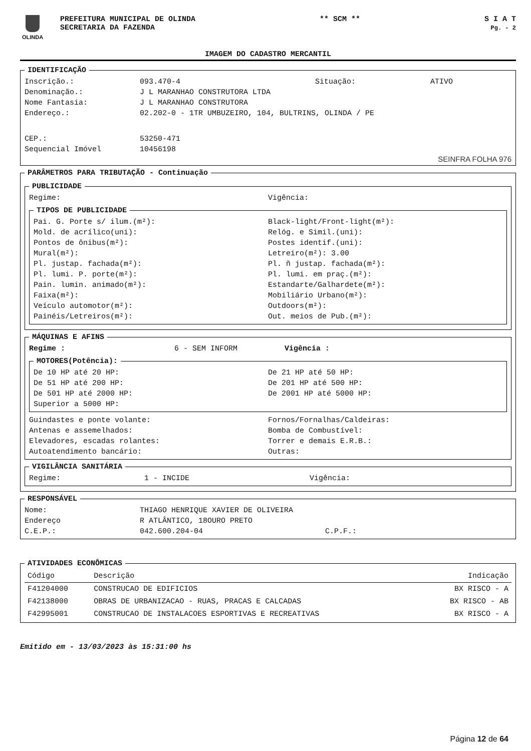OLINDA
PREFEITURA MUNICIPAL DE OLINDA
SECRETARIA DA FAZENDA
** SCM ** S I A T
Pg. - 2
IMAGEM DO CADASTRO MERCANTIL
IDENTIFICAÇÃO
Inscrição.: 093.470-4 Situação: ATIVO
Denominação.: J L MARANHAO CONSTRUTORA LTDA
Nome Fantasia: J L MARANHAO CONSTRUTORA
Endereço.: 02.202-0 - 1TR UMBUZEIRO, 104, BULTRINS, OLINDA / PE
CEP.: 53250-471
Sequencial Imóvel 10456198
SEINFRA FOLHA 976
PARÂMETROS PARA TRIBUTAÇÃO - Continuação PUBLICIDADE
Regime: Vigência:
TIPOS DE PUBLICIDADE
Pai. G. Porte s/ ilum.(m²): Black-light/Front-light(m²): Mold. de acrílico(uni): Relóg. e Simil.(uni): Pontos de ônibus(m²): Postes identif.(uni): Mural(m²): Letreiro(m²): 3.00 Pl. justap. fachada(m²): Pl. ñ justap. fachada(m²): Pl. lumi. P. porte(m²): Pl. lumi. em praç.(m²): Pain. lumin. animado(m²): Estandarte/Galhardete(m²): Faixa(m²): Mobiliário Urbano(m²): Veículo automotor(m²): Outdoors(m²): Painéis/Letreiros(m²): Out. meios de Pub.(m²):
MÁQUINAS E AFINS
Regime : 6 - SEM INFORM Vigência :
MOTORES(Potência):
De 10 HP até 20 HP: De 21 HP até 50 HP: De 51 HP até 200 HP: De 201 HP até 500 HP: De 501 HP até 2000 HP: De 2001 HP até 5000 HP: Superior a 5000 HP:
Guindastes e ponte volante: Fornos/Fornalhas/Caldeiras: Antenas e assemelhados: Bomba de Combustível: Elevadores, escadas rolantes: Torrer e demais E.R.B.: Autoatendimento bancário: Outras:
VIGILÂNCIA SANITÁRIA
Regime: 1 - INCIDE Vigência:
RESPONSÁVEL
Nome: THIAGO HENRIQUE XAVIER DE OLIVEIRA
Endereço R ATLÂNTICO, 18OURO PRETO
C.E.P.: 042.600.204-04 C.P.F.:
ATIVIDADES ECONÔMICAS
| Código | Descrição | Indicação |
| --- | --- | --- |
| F41204000 | CONSTRUCAO DE EDIFICIOS | BX RISCO - A |
| F42138000 | OBRAS DE URBANIZACAO - RUAS, PRACAS E CALCADAS | BX RISCO - AB |
| F42995001 | CONSTRUCAO DE INSTALACOES ESPORTIVAS E RECREATIVAS | BX RISCO - A |
Emitido em - 13/03/2023 às 15:31:00 hs
Página 12 de 64